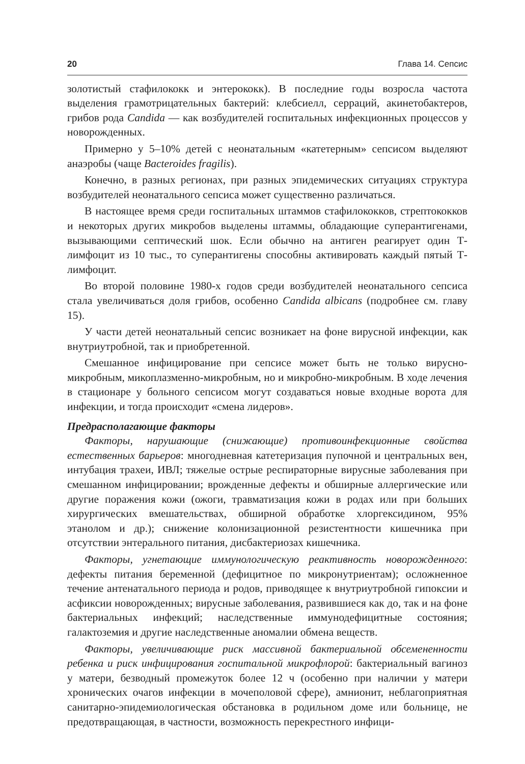20 Глава 14. Сепсис
золотистый стафилококк и энтерококк). В последние годы возросла частота выделения грамотрицательных бактерий: клебсиелл, серраций, акинетобактеров, грибов рода Candida — как возбудителей госпитальных инфекционных процессов у новорожденных.
Примерно у 5–10% детей с неонатальным «катетерным» сепсисом выделяют анаэробы (чаще Bacteroides fragilis).
Конечно, в разных регионах, при разных эпидемических ситуациях структура возбудителей неонатального сепсиса может существенно различаться.
В настоящее время среди госпитальных штаммов стафилококков, стрептококков и некоторых других микробов выделены штаммы, обладающие суперантигенами, вызывающими септический шок. Если обычно на антиген реагирует один Т-лимфоцит из 10 тыс., то суперантигены способны активировать каждый пятый Т-лимфоцит.
Во второй половине 1980-х годов среди возбудителей неонатального сепсиса стала увеличиваться доля грибов, особенно Candida albicans (подробнее см. главу 15).
У части детей неонатальный сепсис возникает на фоне вирусной инфекции, как внутриутробной, так и приобретенной.
Смешанное инфицирование при сепсисе может быть не только вирусно-микробным, микоплазменно-микробным, но и микробно-микробным. В ходе лечения в стационаре у больного сепсисом могут создаваться новые входные ворота для инфекции, и тогда происходит «смена лидеров».
Предрасполагающие факторы
Факторы, нарушающие (снижающие) противоинфекционные свойства естественных барьеров: многодневная катетеризация пупочной и центральных вен, интубация трахеи, ИВЛ; тяжелые острые респираторные вирусные заболевания при смешанном инфицировании; врожденные дефекты и обширные аллергические или другие поражения кожи (ожоги, травматизация кожи в родах или при больших хирургических вмешательствах, обширной обработке хлоргексидином, 95% этанолом и др.); снижение колонизационной резистентности кишечника при отсутствии энтерального питания, дисбактериозах кишечника.
Факторы, угнетающие иммунологическую реактивность новорожденного: дефекты питания беременной (дефицитное по микронутриентам); осложненное течение антенатального периода и родов, приводящее к внутриутробной гипоксии и асфиксии новорожденных; вирусные заболевания, развившиеся как до, так и на фоне бактериальных инфекций; наследственные иммунодефицитные состояния; галактоземия и другие наследственные аномалии обмена веществ.
Факторы, увеличивающие риск массивной бактериальной обсемененности ребенка и риск инфицирования госпитальной микрофлорой: бактериальный вагиноз у матери, безводный промежуток более 12 ч (особенно при наличии у матери хронических очагов инфекции в мочеполовой сфере), амнионит, неблагоприятная санитарно-эпидемиологическая обстановка в родильном доме или больнице, не предотвращающая, в частности, возможность перекрестного инфици-